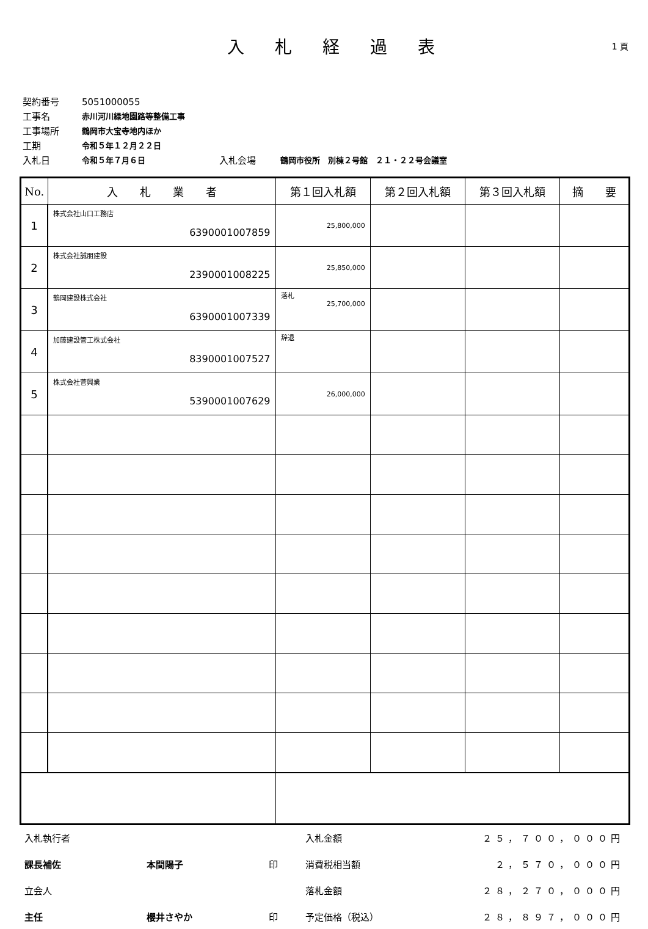入札経過表
1 頁
契約番号 5051000055
工事名 赤川河川緑地園路等整備工事
工事場所 鶴岡市大宝寺地内ほか
工期 令和５年１２月２２日
入札日 令和５年７月６日 入札会場 鶴岡市役所　別棟２号館　２１・２２号会議室
| No. | 入 札 業 者 | 第１回入札額 | 第２回入札額 | 第３回入札額 | 摘 要 |
| --- | --- | --- | --- | --- | --- |
| 1 | 株式会社山口工務店 6390001007859 | 25,800,000 | | | |
| 2 | 株式会社誠朋建設 2390001008225 | 25,850,000 | | | |
| 3 | 鶴岡建設株式会社 6390001007339 | 落札 25,700,000 | | | |
| 4 | 加藤建設管工株式会社 8390001007527 | 辞退 | | | |
| 5 | 株式会社菅興業 5390001007629 | 26,000,000 | | | |
入札執行者 入札金額 ２５，７００，０００円 課長補佐 本間陽子 印 消費税相当額 ２，５７０，０００円 立会人 落札金額 ２８，２７０，０００円 主任 櫻井さやか 印 予定価格（税込） ２８，８９７，０００円